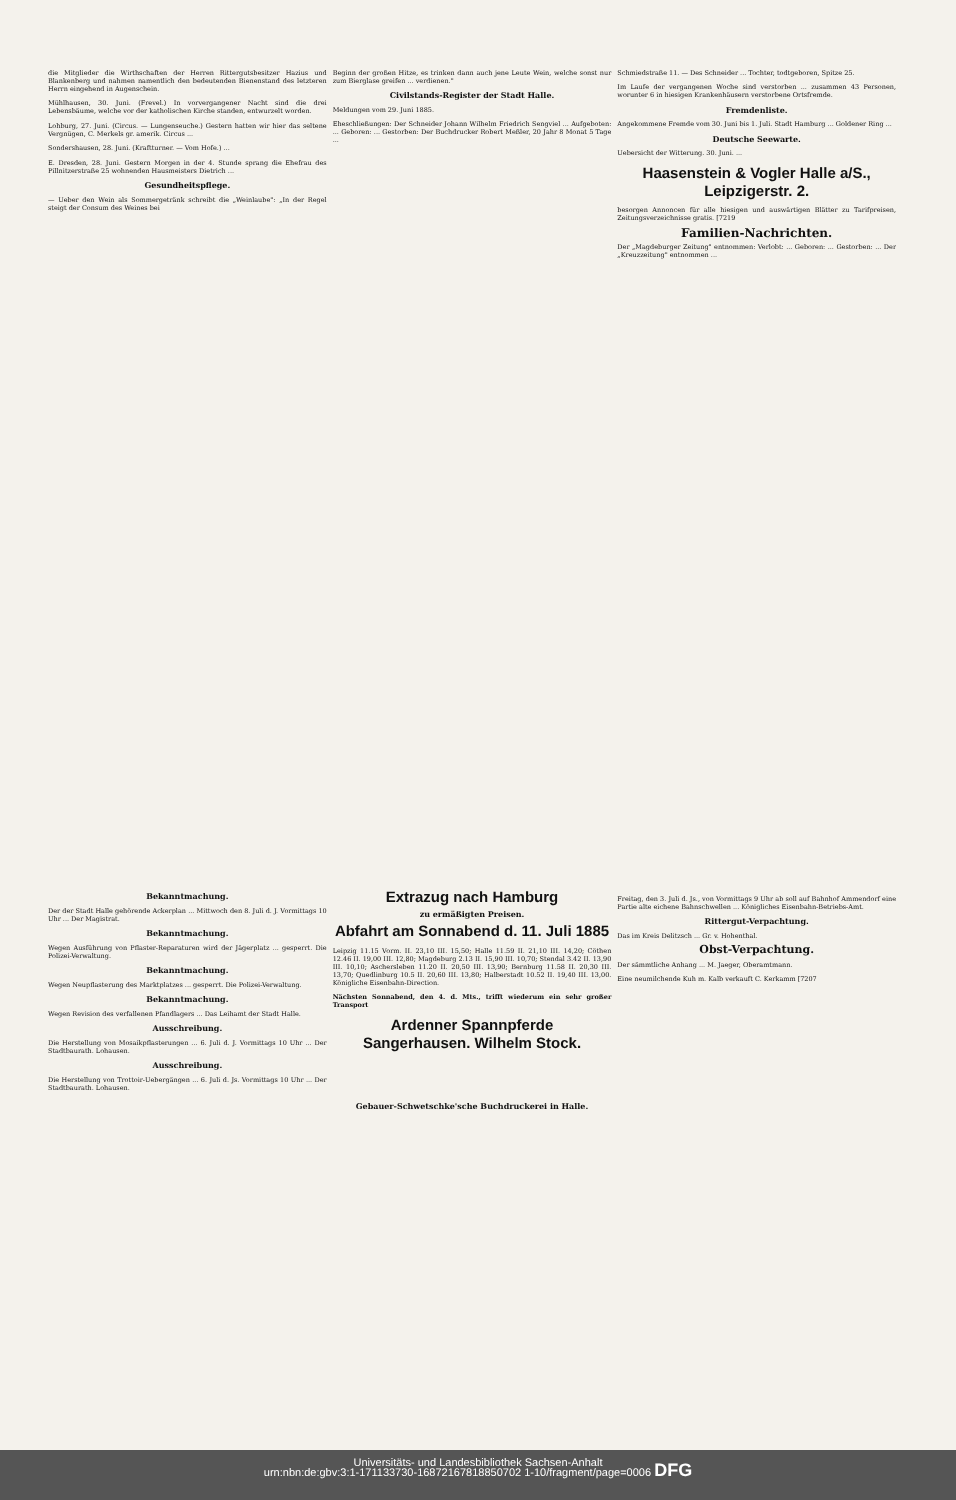die Mitglieder die Wirthschaften der Herren Rittergutsbesitzer Hazius und Blankenberg und nahmen namentlich den bedeutenden Bienenstand des letzteren Herrn eingehend in Augenschein.
Mühlhausen, 30. Juni. (Frevel.) In vorvergangener Nacht sind die drei Lebensbäume, welche vor der katholischen Kirche standen, entwurzelt worden.
Lohburg, 27. Juni. (Circus. — Lungenseuche.) Gestern hatten wir hier das seltene Vergnügen, C. Merkels gr. amerik. Circus ...
Sondershausen, 28. Juni. (Kraftturner. — Vom Hofe.) ...
E. Dresden, 28. Juni. Gestern Morgen in der 4. Stunde sprang die Ehefrau des Pillnitzerstraße 25 wohnenden Hausmeisters Dietrich ...
Gesundheitspflege.
— Ueber den Wein als Sommergetränk schreibt die „Weinlaube": „In der Regel steigt der Consum des Weines bei
Beginn der großen Hitze, es trinken dann auch jene Leute Wein, welche sonst nur zum Bierglase greifen ... verdienen."
Civilstands-Register der Stadt Halle.
Meldungen vom 29. Juni 1885.
Eheschließungen: Der Schneider Johann Wilhelm Friedrich Sengviel ... Aufgeboten: ... Geboren: ... Gestorben: Der Buchdrucker Robert Meßler, 20 Jahr 8 Monat 5 Tage ...
Schmiedstraße 11. — Des Schneider ... Tochter, todtgeboren, Spitze 25.
Im Laufe der vergangenen Woche sind verstorben ... zusammen 43 Personen, worunter 6 in hiesigen Krankenhäusern verstorbene Ortsfremde.
Fremdenliste.
Angekommene Fremde vom 30. Juni bis 1. Juli. Stadt Hamburg ... Goldener Ring ...
Deutsche Seewarte.
Uebersicht der Witterung. 30. Juni. ...
Haasenstein & Vogler Halle a/S., Leipzigerstr. 2.
besorgen Annoncen für alle hiesigen und auswärtigen Blätter zu Tarifpreisen, Zeitungsverzeichnisse gratis. [7219
Familien-Nachrichten.
Der „Magdeburger Zeitung" entnommen: Verlobt: ... Geboren: ... Gestorben: ... Der „Kreuzzeitung" entnommen ...
Bekanntmachung.
Der der Stadt Halle gehörende Ackerplan ... Mittwoch den 8. Juli d. J. Vormittags 10 Uhr ... Der Magistrat.
Bekanntmachung.
Wegen Ausführung von Pflaster-Reparaturen wird der Jägerplatz ... gesperrt. Die Polizei-Verwaltung.
Bekanntmachung.
Wegen Neupflasterung des Marktplatzes ... gesperrt. Die Polizei-Verwaltung.
Bekanntmachung.
Wegen Revision des verfallenen Pfandlagers ... Das Leihamt der Stadt Halle.
Ausschreibung.
Die Herstellung von Mosaikpflasterungen ... 6. Juli d. J. Vormittags 10 Uhr ... Der Stadtbaurath. Lohausen.
Ausschreibung.
Die Herstellung von Trottoir-Uebergängen ... 6. Juli d. Js. Vormittags 10 Uhr ... Der Stadtbaurath. Lohausen.
Extrazug nach Hamburg
zu ermäßigten Preisen.
Abfahrt am Sonnabend d. 11. Juli 1885
Leipzig 11.15 Vorm. II. 23,10 III. 15,50; Halle 11.59 II. 21,10 III. 14,20; Cöthen 12.46 II. 19,00 III. 12,80; Magdeburg 2.13 II. 15,90 III. 10,70; Stendal 3.42 II. 13,90 III. 10,10; Aschersleben 11.20 II. 20,50 III. 13,90; Bernburg 11.58 II. 20,30 III. 13,70; Quedlinburg 10.5 II. 20,60 III. 13,80; Halberstadt 10.52 II. 19,40 III. 13,00. Königliche Eisenbahn-Direction.
Nächsten Sonnabend, den 4. d. Mts., trifft wiederum ein sehr großer Transport
Ardenner Spannpferde
Sangerhausen. Wilhelm Stock.
Freitag, den 3. Juli d. Js., von Vormittags 9 Uhr ab soll auf Bahnhof Ammendorf eine Partie alte eichene Bahnschwellen ... Königliches Eisenbahn-Betriebs-Amt.
Rittergut-Verpachtung.
Das im Kreis Delitzsch ... Gr. v. Hohenthal.
Obst-Verpachtung.
Der sämmtliche Anhang ... M. Jaeger, Oberamtmann.
Eine neumilchende Kuh m. Kalb verkauft C. Kerkamm [7207
Gebauer-Schwetschke'sche Buchdruckerei in Halle.
Universitäts- und Landesbibliothek Sachsen-Anhalt
urn:nbn:de:gbv:3:1-171133730-16872167818850702 1-10/fragment/page=0006 DFG